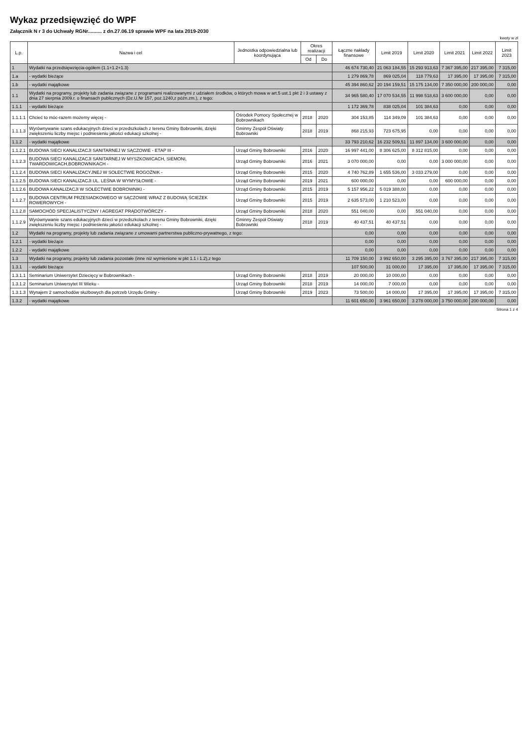Wykaz przedsięwzięć do WPF
Załącznik N r 3 do Uchwały RGNr.......... z dn.27.06.19 sprawie WPF na lata 2019-2030
kwoty w zł
| L.p. | Nazwa i cel | Jednostka odpowiedzialna lub koordynująca | Okres realizacji | | Łączne nakłady finansowe | Limit 2019 | Limit 2020 | Limit 2021 | Limit 2022 | Limit 2023 |
| --- | --- | --- | --- | --- | --- | --- | --- | --- | --- | --- |
| | | | Od | Do | | | | | | |
| 1 | Wydatki na przedsięwzięcia-ogółem (1.1+1.2+1.3) | | | | 46 674 730,40 | 21 063 184,55 | 15 293 913,63 | 7 367 395,00 | 217 395,00 | 7 315,00 |
| 1.a | - wydatki bieżące | | | | 1 279 869,78 | 869 025,04 | 118 779,63 | 17 395,00 | 17 395,00 | 7 315,00 |
| 1.b | - wydatki majątkowe | | | | 45 394 860,62 | 20 194 159,51 | 15 175 134,00 | 7 350 000,00 | 200 000,00 | 0,00 |
| 1.1 | Wydatki na programy, projekty lub zadania związane z programami realizowanymi z udziałem środków, o których mowa w art.5 ust.1 pkt 2 i 3 ustawy z dnia 27 sierpnia 2009.r. o finansach publicznych (Dz.U.Nr 157, poz.1240,z późn.zm.), z tego: | | | | 34 965 580,40 | 17 070 534,55 | 11 998 518,63 | 3 600 000,00 | 0,00 | 0,00 |
| 1.1.1 | - wydatki bieżące | | | | 1 172 369,78 | 838 025,04 | 101 384,63 | 0,00 | 0,00 | 0,00 |
| 1.1.1.1 | Chcieć to móc-razem możemy więcej - | Ośrodek Pomocy Społecznej w Bobrownikach | 2018 | 2020 | 304 153,85 | 114 349,09 | 101 384,63 | 0,00 | 0,00 | 0,00 |
| 1.1.1.3 | Wyrównywanie szans edukacyjnych dzieci w przedszkolach z terenu Gminy Bobrowniki, dzięki zwiększeniu liczby miejsc i podniesieniu jakości edukacji szkolnej - | Gminny Zespół Oświaty Bobrowniki | 2018 | 2019 | 868 215,93 | 723 675,95 | 0,00 | 0,00 | 0,00 | 0,00 |
| 1.1.2 | - wydatki majątkowe | | | | 33 793 210,62 | 16 232 509,51 | 11 897 134,00 | 3 600 000,00 | 0,00 | 0,00 |
| 1.1.2.1 | BUDOWA SIECI KANALIZACJI SANITARNEJ W SĄCZOWIE - ETAP III - | Urząd Gminy Bobrowniki | 2016 | 2020 | 16 997 441,00 | 8 306 625,00 | 8 312 815,00 | 0,00 | 0,00 | 0,00 |
| 1.1.2.3 | BUDOWA SIECI KANALIZACJI SANITARNEJ W MYSZKOWICACH, SIEMONI, TWARDOWICACH,BOBROWNIKACH - | Urząd Gminy Bobrowniki | 2016 | 2021 | 3 070 000,00 | 0,00 | 0,00 | 3 000 000,00 | 0,00 | 0,00 |
| 1.1.2.4 | BUDOWA SIECI KANALIZACYJNEJ W SOŁECTWIE ROGOŹNIK - | Urząd Gminy Bobrowniki | 2015 | 2020 | 4 740 762,89 | 1 655 536,00 | 3 033 279,00 | 0,00 | 0,00 | 0,00 |
| 1.1.2.5 | BUDOWA SIECI KANALIZACJI UL. LEŚNA W WYMYSŁOWIE - | Urząd Gminy Bobrowniki | 2019 | 2021 | 600 000,00 | 0,00 | 0,00 | 600 000,00 | 0,00 | 0,00 |
| 1.1.2.6 | BUDOWA KANALIZACJI W SOŁECTWIE BOBROWNIKI - | Urząd Gminy Bobrowniki | 2015 | 2019 | 5 157 956,22 | 5 019 388,00 | 0,00 | 0,00 | 0,00 | 0,00 |
| 1.1.2.7 | BUDOWA CENTRUM PRZESIADKOWEGO W SĄCZOWIE WRAZ Z BUDOWĄ ŚCIEŻEK ROWEROWYCH - | Urząd Gminy Bobrowniki | 2015 | 2019 | 2 635 573,00 | 1 210 523,00 | 0,00 | 0,00 | 0,00 | 0,00 |
| 1.1.2.8 | SAMOCHÓD SPECJALISTYCZNY I AGREGAT PRĄDOTWÓRCZY - | Urząd Gminy Bobrowniki | 2018 | 2020 | 551 040,00 | 0,00 | 551 040,00 | 0,00 | 0,00 | 0,00 |
| 1.1.2.9 | Wyrównywanie szans edukacyjnych dzieci w przedszkolach z terenu Gminy Bobrowniki, dzięki zwiększeniu liczby miejsc i podniesieniu jakości edukacji szkolnej - | Gminny Zespół Oświaty Bobrowniki | 2018 | 2019 | 40 437,51 | 40 437,51 | 0,00 | 0,00 | 0,00 | 0,00 |
| 1.2 | Wydatki na programy, projekty lub zadania związane z umowami partnerstwa publiczno-prywatnego, z tego: | | | | 0,00 | 0,00 | 0,00 | 0,00 | 0,00 | 0,00 |
| 1.2.1 | - wydatki bieżące | | | | 0,00 | 0,00 | 0,00 | 0,00 | 0,00 | 0,00 |
| 1.2.2 | - wydatki majątkowe | | | | 0,00 | 0,00 | 0,00 | 0,00 | 0,00 | 0,00 |
| 1.3 | Wydatki na programy, projekty lub zadania pozostałe (inne niż wymienione w pkt 1.1 i 1.2),z tego | | | | 11 709 150,00 | 3 992 650,00 | 3 295 395,00 | 3 767 395,00 | 217 395,00 | 7 315,00 |
| 1.3.1 | - wydatki bieżące | | | | 107 500,00 | 31 000,00 | 17 395,00 | 17 395,00 | 17 395,00 | 7 315,00 |
| 1.3.1.1 | Seminarium Uniwersytet Dziecięcy w Bobrownikach - | Urząd Gminy Bobrowniki | 2018 | 2019 | 20 000,00 | 10 000,00 | 0,00 | 0,00 | 0,00 | 0,00 |
| 1.3.1.2 | Seminarium Uniwersytet III Wieku - | Urząd Gminy Bobrowniki | 2018 | 2019 | 14 000,00 | 7 000,00 | 0,00 | 0,00 | 0,00 | 0,00 |
| 1.3.1.3 | Wynajem 2 samochodów służbowych dla potrzeb Urzędu Gminy - | Urząd Gminy Bobrowniki | 2019 | 2023 | 73 500,00 | 14 000,00 | 17 395,00 | 17 395,00 | 17 395,00 | 7 315,00 |
| 1.3.2 | - wydatki majątkowe | | | | 11 601 650,00 | 3 961 650,00 | 3 278 000,00 | 3 750 000,00 | 200 000,00 | 0,00 |
Strona 1 z 4